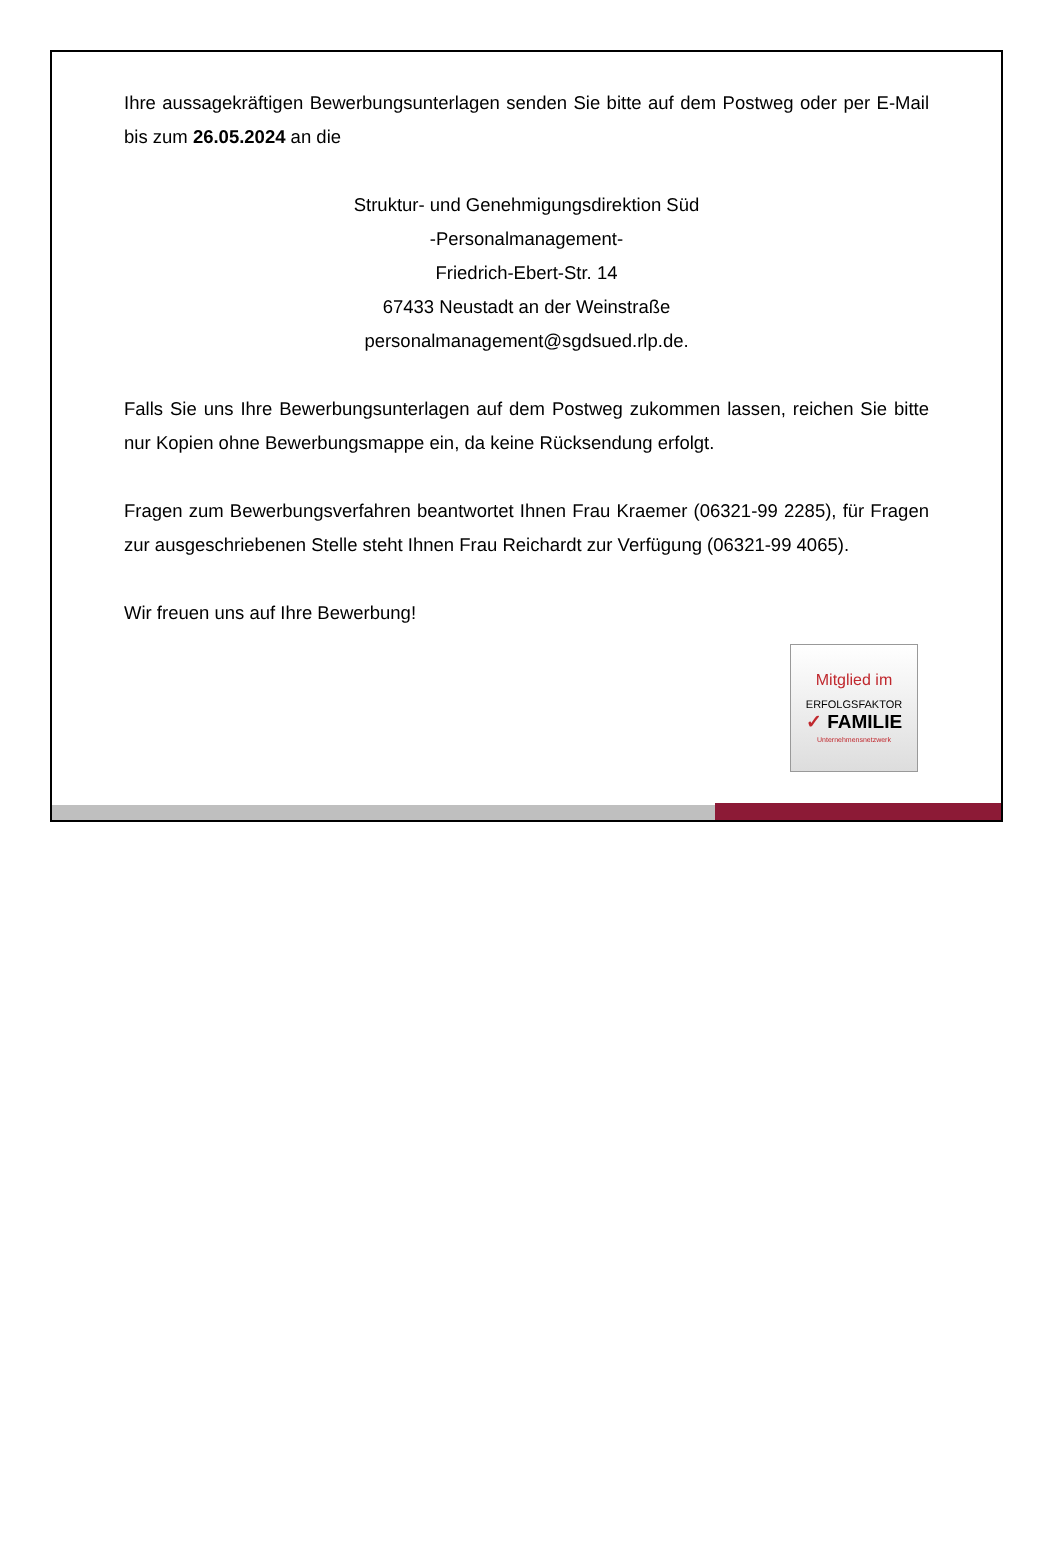Ihre aussagekräftigen Bewerbungsunterlagen senden Sie bitte auf dem Postweg oder per E-Mail bis zum 26.05.2024 an die
Struktur- und Genehmigungsdirektion Süd
-Personalmanagement-
Friedrich-Ebert-Str. 14
67433 Neustadt an der Weinstraße
personalmanagement@sgdsued.rlp.de.
Falls Sie uns Ihre Bewerbungsunterlagen auf dem Postweg zukommen lassen, reichen Sie bitte nur Kopien ohne Bewerbungsmappe ein, da keine Rücksendung erfolgt.
Fragen zum Bewerbungsverfahren beantwortet Ihnen Frau Kraemer (06321-99 2285), für Fragen zur ausgeschriebenen Stelle steht Ihnen Frau Reichardt zur Verfügung (06321-99 4065).
Wir freuen uns auf Ihre Bewerbung!
Mitglied im
ERFOLGSFAKTOR
✓ FAMILIE
Unternehmensnetzwerk